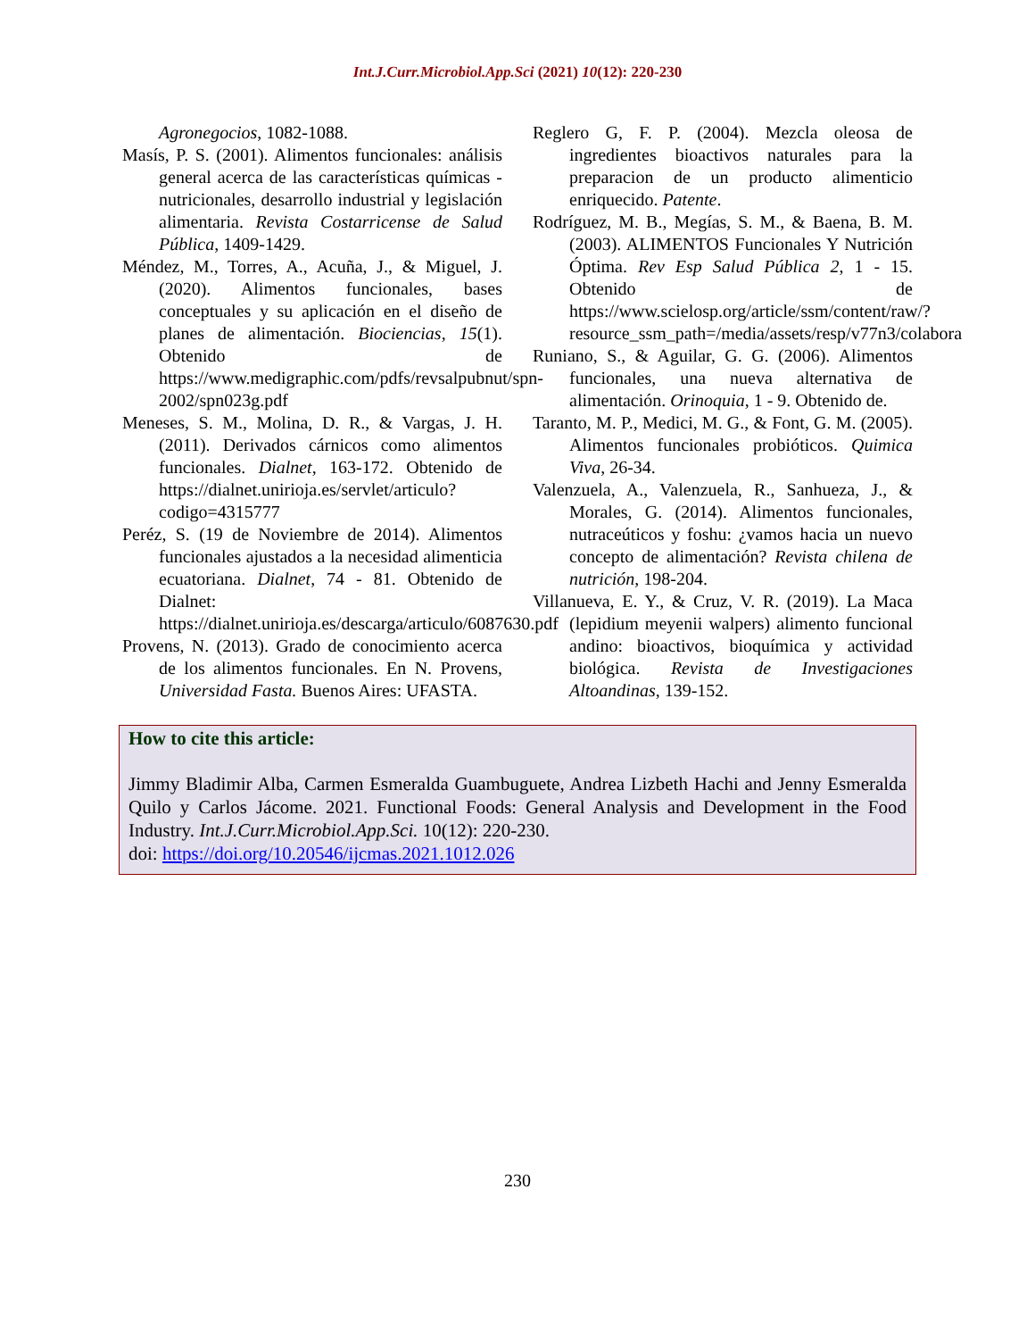Int.J.Curr.Microbiol.App.Sci (2021) 10(12): 220-230
Agronegocios, 1082-1088.
Masís, P. S. (2001). Alimentos funcionales: análisis general acerca de las características químicas - nutricionales, desarrollo industrial y legislación alimentaria. Revista Costarricense de Salud Pública, 1409-1429.
Méndez, M., Torres, A., Acuña, J., & Miguel, J. (2020). Alimentos funcionales, bases conceptuales y su aplicación en el diseño de planes de alimentación. Biociencias, 15(1). Obtenido de https://www.medigraphic.com/pdfs/revsalpubnut/spn-2002/spn023g.pdf
Meneses, S. M., Molina, D. R., & Vargas, J. H. (2011). Derivados cárnicos como alimentos funcionales. Dialnet, 163-172. Obtenido de https://dialnet.unirioja.es/servlet/articulo?codigo=4315777
Peréz, S. (19 de Noviembre de 2014). Alimentos funcionales ajustados a la necesidad alimenticia ecuatoriana. Dialnet, 74 - 81. Obtenido de Dialnet: https://dialnet.unirioja.es/descarga/articulo/6087630.pdf
Provens, N. (2013). Grado de conocimiento acerca de los alimentos funcionales. En N. Provens, Universidad Fasta. Buenos Aires: UFASTA.
Reglero G, F. P. (2004). Mezcla oleosa de ingredientes bioactivos naturales para la preparacion de un producto alimenticio enriquecido. Patente.
Rodríguez, M. B., Megías, S. M., & Baena, B. M. (2003). ALIMENTOS Funcionales Y Nutrición Óptima. Rev Esp Salud Pública 2, 1 - 15. Obtenido de https://www.scielosp.org/article/ssm/content/raw/?resource_ssm_path=/media/assets/resp/v77n3/colabora
Runiano, S., & Aguilar, G. G. (2006). Alimentos funcionales, una nueva alternativa de alimentación. Orinoquia, 1 - 9. Obtenido de.
Taranto, M. P., Medici, M. G., & Font, G. M. (2005). Alimentos funcionales probióticos. Quimica Viva, 26-34.
Valenzuela, A., Valenzuela, R., Sanhueza, J., & Morales, G. (2014). Alimentos funcionales, nutraceúticos y foshu: ¿vamos hacia un nuevo concepto de alimentación? Revista chilena de nutrición, 198-204.
Villanueva, E. Y., & Cruz, V. R. (2019). La Maca (lepidium meyenii walpers) alimento funcional andino: bioactivos, bioquímica y actividad biológica. Revista de Investigaciones Altoandinas, 139-152.
How to cite this article:
Jimmy Bladimir Alba, Carmen Esmeralda Guambuguete, Andrea Lizbeth Hachi and Jenny Esmeralda Quilo y Carlos Jácome. 2021. Functional Foods: General Analysis and Development in the Food Industry. Int.J.Curr.Microbiol.App.Sci. 10(12): 220-230.
doi: https://doi.org/10.20546/ijcmas.2021.1012.026
230